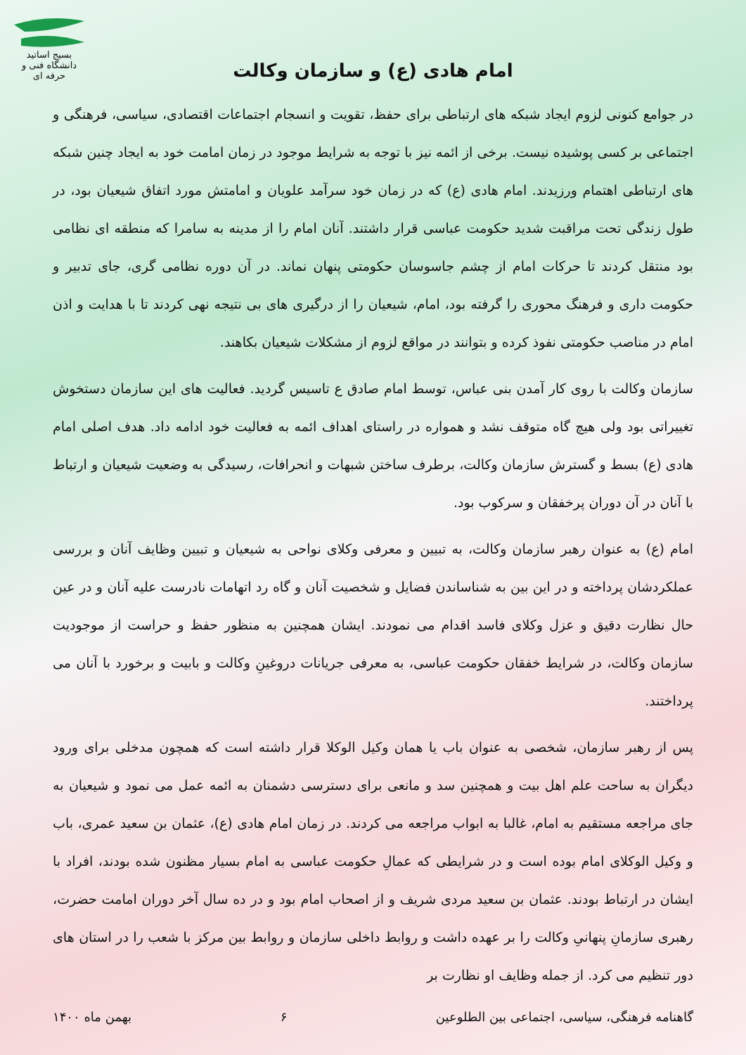بسیج اساتید
دانشگاه فنی و حرفه ای
امام هادی (ع) و سازمان وکالت
در جوامع کنونی لزوم ایجاد شبکه های ارتباطی برای حفظ، تقویت و انسجام اجتماعات اقتصادی، سیاسی، فرهنگی و اجتماعی بر کسی پوشیده نیست. برخی از ائمه نیز با توجه به شرایط موجود در زمان امامت خود به ایجاد چنین شبکه های ارتباطی اهتمام ورزیدند. امام هادی (ع) که در زمان خود سرآمد علویان و امامتش مورد اتفاق شیعیان بود، در طول زندگی تحت مراقبت شدید حکومت عباسی قرار داشتند. آنان امام را از مدینه به سامرا که منطقه ای نظامی بود منتقل کردند تا حرکات امام از چشم جاسوسان حکومتی پنهان نماند. در آن دوره نظامی گری، جای تدبیر و حکومت داری و فرهنگ محوری را گرفته بود، امام، شیعیان را از درگیری های بی نتیجه نهی کردند تا با هدایت و اذن امام در مناصب حکومتی نفوذ کرده و بتوانند در مواقع لزوم از مشکلات شیعیان بکاهند.
سازمان وکالت با روی کار آمدن بنی عباس، توسط امام صادق ع تاسیس گردید. فعالیت های این سازمان دستخوش تغییراتی بود ولی هیچ گاه متوقف نشد و همواره در راستای اهداف ائمه به فعالیت خود ادامه داد. هدف اصلی امام هادی (ع) بسط و گسترش سازمان وکالت، برطرف ساختن شبهات و انحرافات، رسیدگی به وضعیت شیعیان و ارتباط با آنان در آن دوران پرخفقان و سرکوب بود.
امام (ع) به عنوان رهبر سازمان وکالت، به تبیین و معرفی وکلای نواحی به شیعیان و تبیین وظایف آنان و بررسی عملکردشان پرداخته و در این بین به شناساندن فضایل و شخصیت آنان و گاه رد اتهامات نادرست علیه آنان و در عین حال نظارت دقیق و عزل وکلای فاسد اقدام می نمودند. ایشان همچنین به منظور حفظ و حراست از موجودیت سازمان وکالت، در شرایط خفقان حکومت عباسی، به معرفی جریانات دروغینِ وکالت و بابیت و برخورد با آنان می پرداختند.
پس از رهبر سازمان، شخصی به عنوان باب یا همان وکیل الوکلا قرار داشته است که همچون مدخلی برای ورود دیگران به ساحت علم اهل بیت و همچنین سد و مانعی برای دسترسی دشمنان به ائمه عمل می نمود و شیعیان به جای مراجعه مستقیم به امام، غالبا به ابواب مراجعه می کردند. در زمان امام هادی (ع)، عثمان بن سعید عمری، باب و وکیل الوکلای امام بوده است و در شرایطی که عمالِ حکومت عباسی به امام بسیار مظنون شده بودند، افراد با ایشان در ارتباط بودند. عثمان بن سعید مردی شریف و از اصحاب امام بود و در ده سال آخر دوران امامت حضرت، رهبری سازمانِ پنهانیِ وکالت را بر عهده داشت و روابط داخلی سازمان و روابط بین مرکز با شعب را در استان های دور تنظیم می کرد. از جمله وظایف او نظارت بر
گاهنامه فرهنگی، سیاسی، اجتماعی بین الطلوعین ۶ بهمن ماه ۱۴۰۰